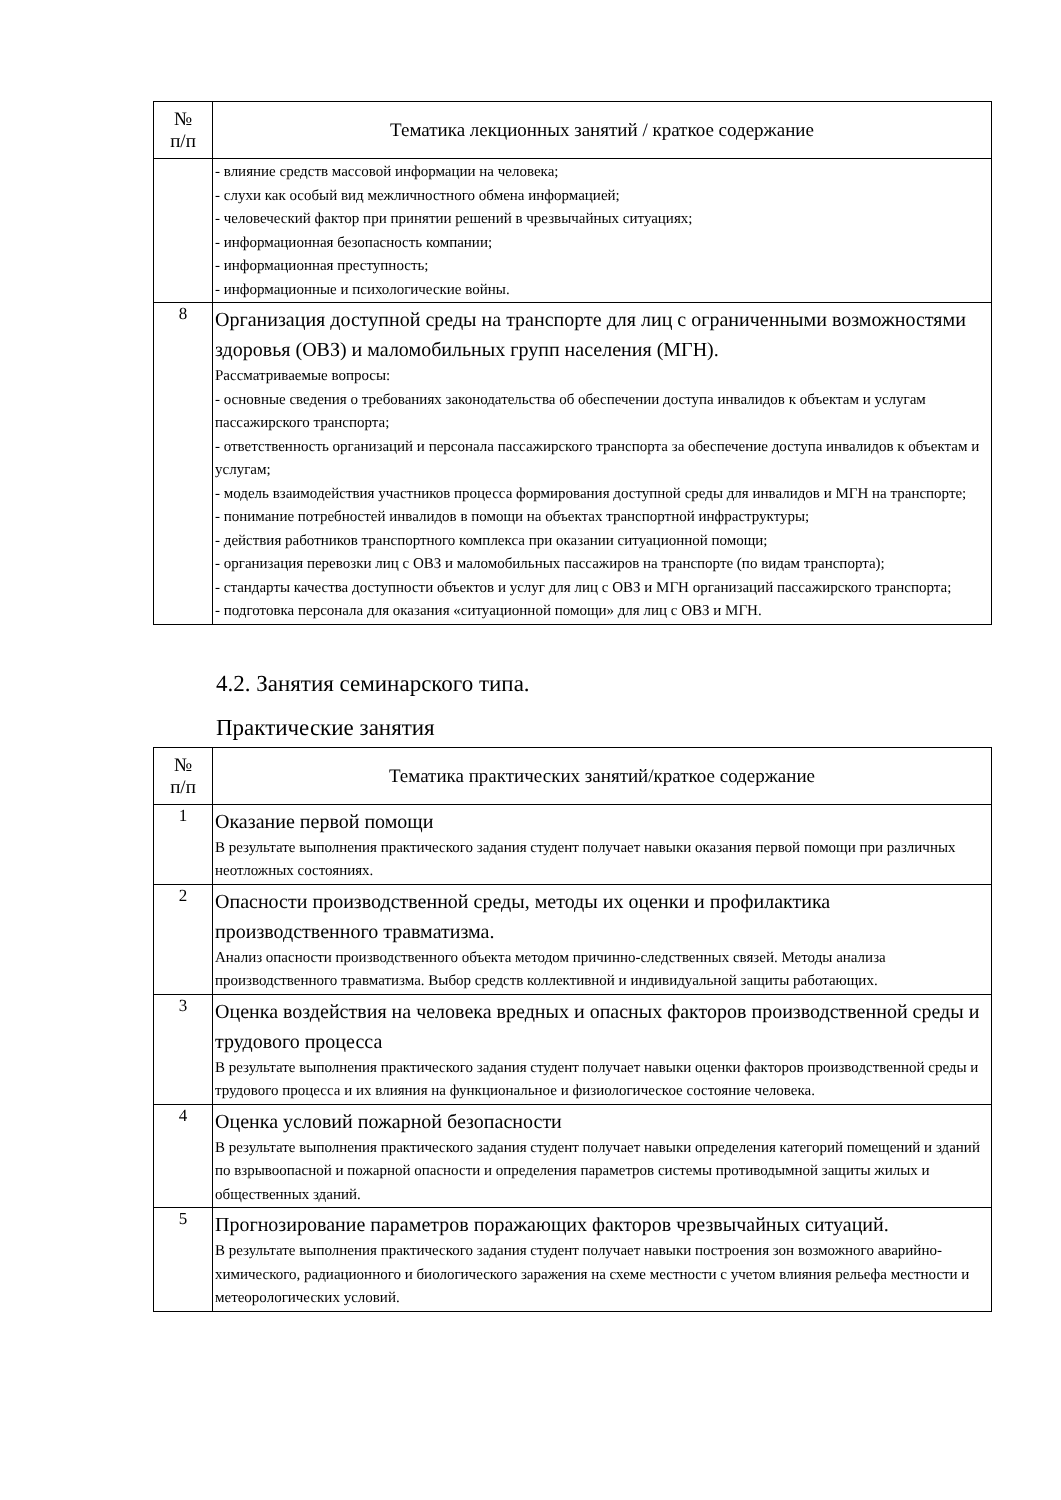| № п/п | Тематика лекционных занятий / краткое содержание |
| --- | --- |
| | - влияние средств массовой информации на человека; - слухи как особый вид межличностного обмена информацией; - человеческий фактор при принятии решений в чрезвычайных ситуациях; - информационная безопасность компании; - информационная преступность; - информационные и психологические войны. |
| 8 | Организация доступной среды на транспорте для лиц с ограниченными возможностями здоровья (ОВЗ) и маломобильных групп населения (МГН). Рассматриваемые вопросы: - основные сведения о требованиях законодательства об обеспечении доступа инвалидов к объектам и услугам пассажирского транспорта; - ответственность организаций и персонала пассажирского транспорта за обеспечение доступа инвалидов к объектам и услугам; - модель взаимодействия участников процесса формирования доступной среды для инвалидов и МГН на транспорте; - понимание потребностей инвалидов в помощи на объектах транспортной инфраструктуры; - действия работников транспортного комплекса при оказании ситуационной помощи; - организация перевозки лиц с ОВЗ и маломобильных пассажиров на транспорте (по видам транспорта); - стандарты качества доступности объектов и услуг для лиц с ОВЗ и МГН организаций пассажирского транспорта; - подготовка персонала для оказания «ситуационной помощи» для лиц с ОВЗ и МГН. |
4.2. Занятия семинарского типа.
Практические занятия
| № п/п | Тематика практических занятий/краткое содержание |
| --- | --- |
| 1 | Оказание первой помощи В результате выполнения практического задания студент получает навыки оказания первой помощи при различных неотложных состояниях. |
| 2 | Опасности производственной среды, методы их оценки и профилактика производственного травматизма. Анализ опасности производственного объекта методом причинно-следственных связей. Методы анализа производственного травматизма. Выбор средств коллективной и индивидуальной защиты работающих. |
| 3 | Оценка воздействия на человека вредных и опасных факторов производственной среды и трудового процесса В результате выполнения практического задания студент получает навыки оценки факторов производственной среды и трудового процесса и их влияния на функциональное и физиологическое состояние человека. |
| 4 | Оценка условий пожарной безопасности В результате выполнения практического задания студент получает навыки определения категорий помещений и зданий по взрывоопасной и пожарной опасности и определения параметров системы противодымной защиты жилых и общественных зданий. |
| 5 | Прогнозирование параметров поражающих факторов чрезвычайных ситуаций. В результате выполнения практического задания студент получает навыки построения зон возможного аварийно-химического, радиационного и биологического заражения на схеме местности с учетом влияния рельефа местности и метеорологических условий. |